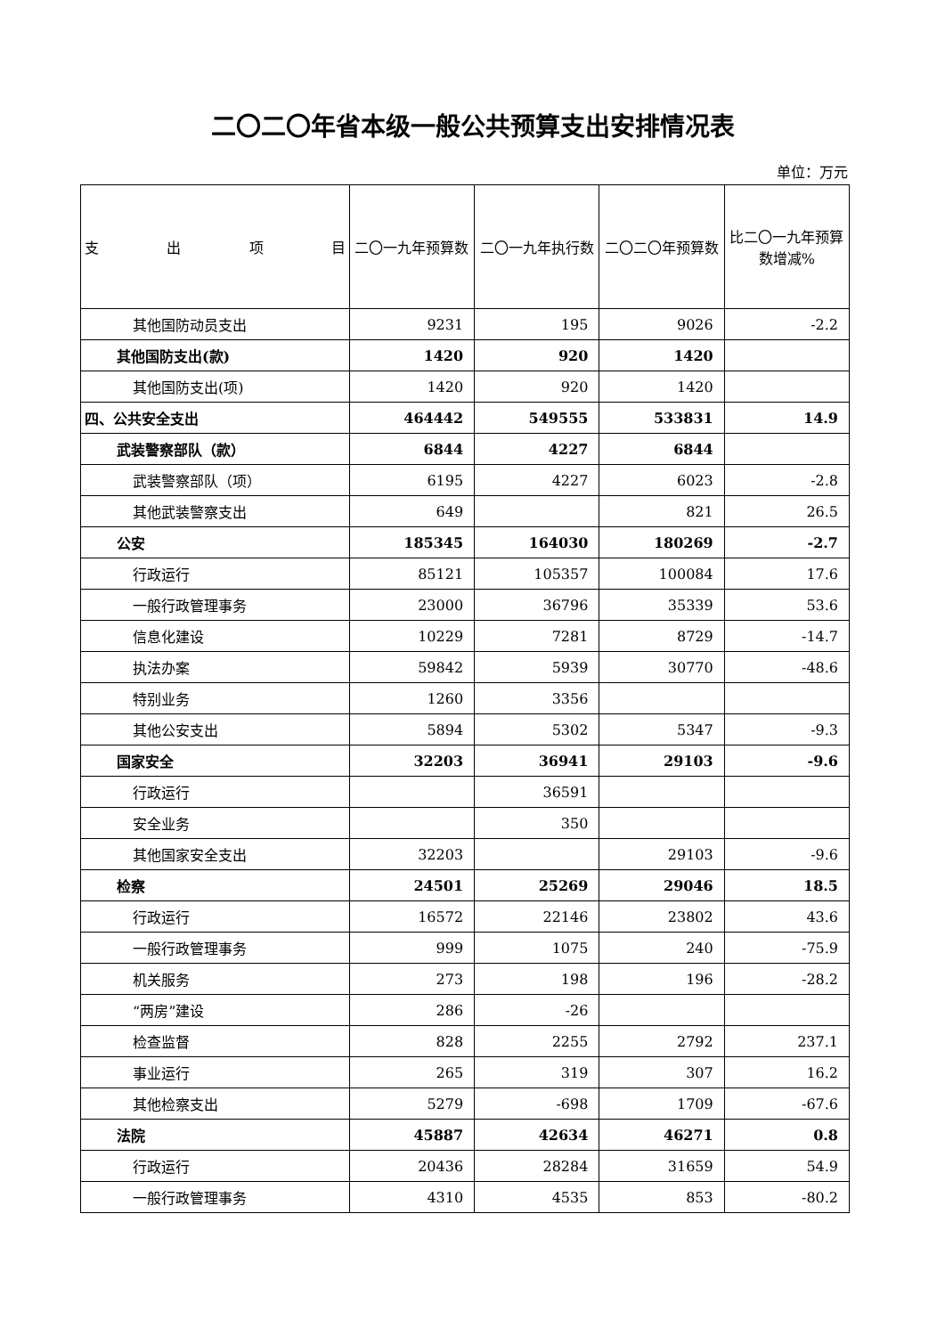二〇二〇年省本级一般公共预算支出安排情况表
单位：万元
| 支 出 项 目 | 二〇一九年预算数 | 二〇一九年执行数 | 二〇二〇年预算数 | 比二〇一九年预算数增减% |
| --- | --- | --- | --- | --- |
| 其他国防动员支出 | 9231 | 195 | 9026 | -2.2 |
| 其他国防支出(款) | 1420 | 920 | 1420 | |
| 其他国防支出(项) | 1420 | 920 | 1420 | |
| 四、公共安全支出 | 464442 | 549555 | 533831 | 14.9 |
| 武装警察部队（款） | 6844 | 4227 | 6844 | |
| 武装警察部队（项） | 6195 | 4227 | 6023 | -2.8 |
| 其他武装警察支出 | 649 | | 821 | 26.5 |
| 公安 | 185345 | 164030 | 180269 | -2.7 |
| 行政运行 | 85121 | 105357 | 100084 | 17.6 |
| 一般行政管理事务 | 23000 | 36796 | 35339 | 53.6 |
| 信息化建设 | 10229 | 7281 | 8729 | -14.7 |
| 执法办案 | 59842 | 5939 | 30770 | -48.6 |
| 特别业务 | 1260 | 3356 | | |
| 其他公安支出 | 5894 | 5302 | 5347 | -9.3 |
| 国家安全 | 32203 | 36941 | 29103 | -9.6 |
| 行政运行 | | 36591 | | |
| 安全业务 | | 350 | | |
| 其他国家安全支出 | 32203 | | 29103 | -9.6 |
| 检察 | 24501 | 25269 | 29046 | 18.5 |
| 行政运行 | 16572 | 22146 | 23802 | 43.6 |
| 一般行政管理事务 | 999 | 1075 | 240 | -75.9 |
| 机关服务 | 273 | 198 | 196 | -28.2 |
| “两房”建设 | 286 | -26 | | |
| 检查监督 | 828 | 2255 | 2792 | 237.1 |
| 事业运行 | 265 | 319 | 307 | 16.2 |
| 其他检察支出 | 5279 | -698 | 1709 | -67.6 |
| 法院 | 45887 | 42634 | 46271 | 0.8 |
| 行政运行 | 20436 | 28284 | 31659 | 54.9 |
| 一般行政管理事务 | 4310 | 4535 | 853 | -80.2 |